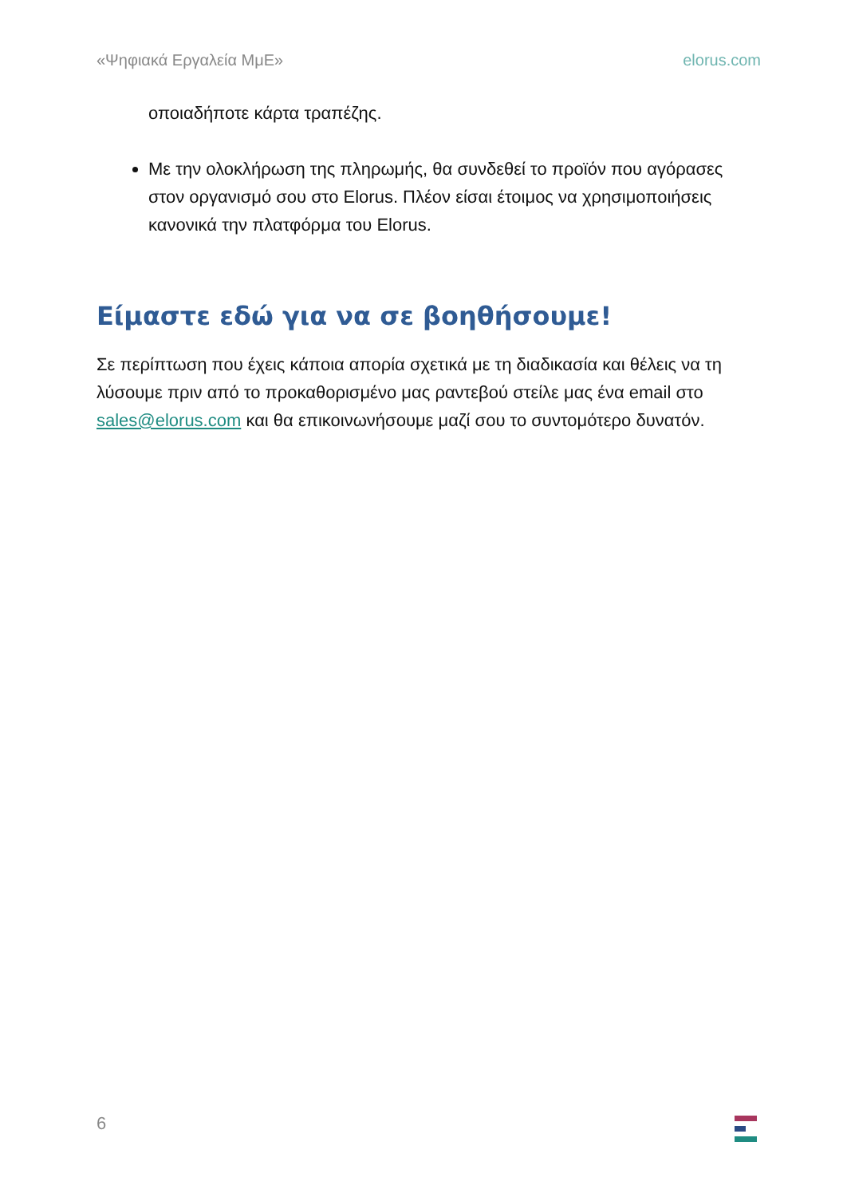«Ψηφιακά Εργαλεία ΜμΕ» elorus.com
οποιαδήποτε κάρτα τραπέζης.
Με την ολοκλήρωση της πληρωμής, θα συνδεθεί το προϊόν που αγόρασες στον οργανισμό σου στο Elorus. Πλέον είσαι έτοιμος να χρησιμοποιήσεις κανονικά την πλατφόρμα του Elorus.
Είμαστε εδώ για να σε βοηθήσουμε!
Σε περίπτωση που έχεις κάποια απορία σχετικά με τη διαδικασία και θέλεις να τη λύσουμε πριν από το προκαθορισμένο μας ραντεβού στείλε μας ένα email στο sales@elorus.com και θα επικοινωνήσουμε μαζί σου το συντομότερο δυνατόν.
6